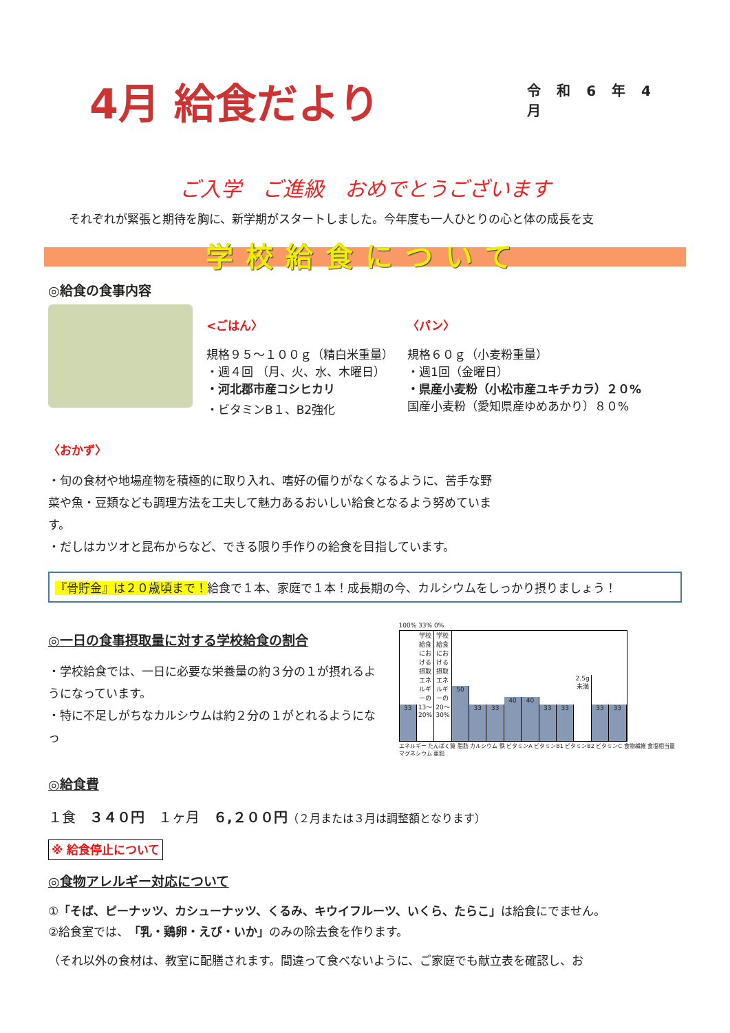4月 給食だより
令 和 6 年 4 月
ご入学　ご進級　おめでとうございます
それぞれが緊張と期待を胸に、新学期がスタートしました。今年度も一人ひとりの心と体の成長を支
学校給食について
◎給食の食事内容
<ごはん〉
規格９５～１００ｇ（精白米重量）
・週４回 （月、火、水、木曜日）
・河北郡市産コシヒカリ
・ビタミンB１、B2強化
〈パン〉
規格６０ｇ（小麦粉重量）
・週1回（金曜日）
・県産小麦粉（小松市産ユキチカラ）２０%
国産小麦粉（愛知県産ゆめあかり）８０%
〈おかず〉
・旬の食材や地場産物を積極的に取り入れ、嗜好の偏りがなくなるように、苦手な野菜や魚・豆類なども調理方法を工夫して魅力あるおいしい給食となるよう努めています。
・だしはカツオと昆布からなど、できる限り手作りの給食を目指しています。
『骨貯金』は２０歳頃まで！給食で１本、家庭で１本！成長期の今、カルシウムをしっかり摂りましょう！
◎一日の食事摂取量に対する学校給食の割合
・学校給食では、一日に必要な栄養量の約３分の１が摂れるようになっています。
・特に不足しがちなカルシウムは約２分の１がとれるようになっ
100% 33% 0%
33
学校給食における摂取エネルギーの13〜20%
学校給食における摂取エネルギーの20〜30%
50
33
33
40
40
33
33
2.5g未満
33
33
エネルギー たんぱく質 脂肪 カルシウム 鉄 ビタミンA ビタミンB1 ビタミンB2 ビタミンC 食物繊維 食塩相当量 マグネシウム 亜鉛
◎給食費
１食　３４０円　１ヶ月　６,２００円（２月または３月は調整額となります）
※ 給食停止について
◎食物アレルギー対応について
①「そば、ピーナッツ、カシューナッツ、くるみ、キウイフルーツ、いくら、たらこ」は給食にでません。
②給食室では、「乳・鶏卵・えび・いか」のみの除去食を作ります。
（それ以外の食材は、教室に配膳されます。間違って食べないように、ご家庭でも献立表を確認し、お